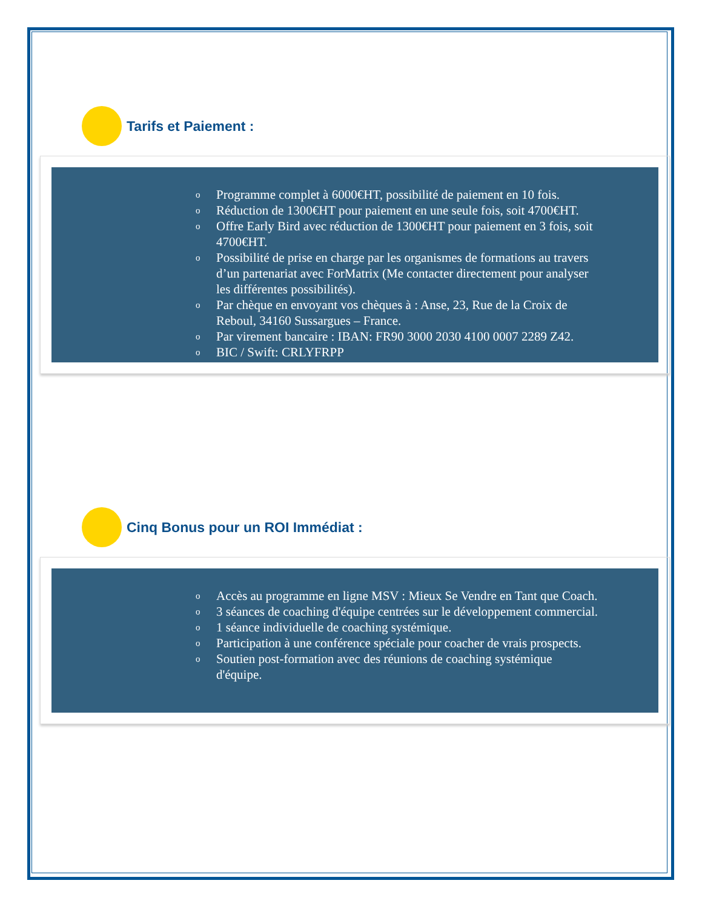Tarifs et Paiement :
o Programme complet à 6000€HT, possibilité de paiement en 10 fois.
o Réduction de 1300€HT pour paiement en une seule fois, soit 4700€HT.
o Offre Early Bird avec réduction de 1300€HT pour paiement en 3 fois, soit 4700€HT.
o Possibilité de prise en charge par les organismes de formations au travers d’un partenariat avec ForMatrix (Me contacter directement pour analyser les différentes possibilités).
o Par chèque en envoyant vos chèques à : Anse, 23, Rue de la Croix de Reboul, 34160 Sussargues – France.
o Par virement bancaire : IBAN: FR90 3000 2030 4100 0007 2289 Z42.
o BIC / Swift: CRLYFRPP
Cinq Bonus pour un ROI Immédiat :
o Accès au programme en ligne MSV : Mieux Se Vendre en Tant que Coach.
o 3 séances de coaching d'équipe centrées sur le développement commercial.
o 1 séance individuelle de coaching systémique.
o Participation à une conférence spéciale pour coacher de vrais prospects.
o Soutien post-formation avec des réunions de coaching systémique d'équipe.